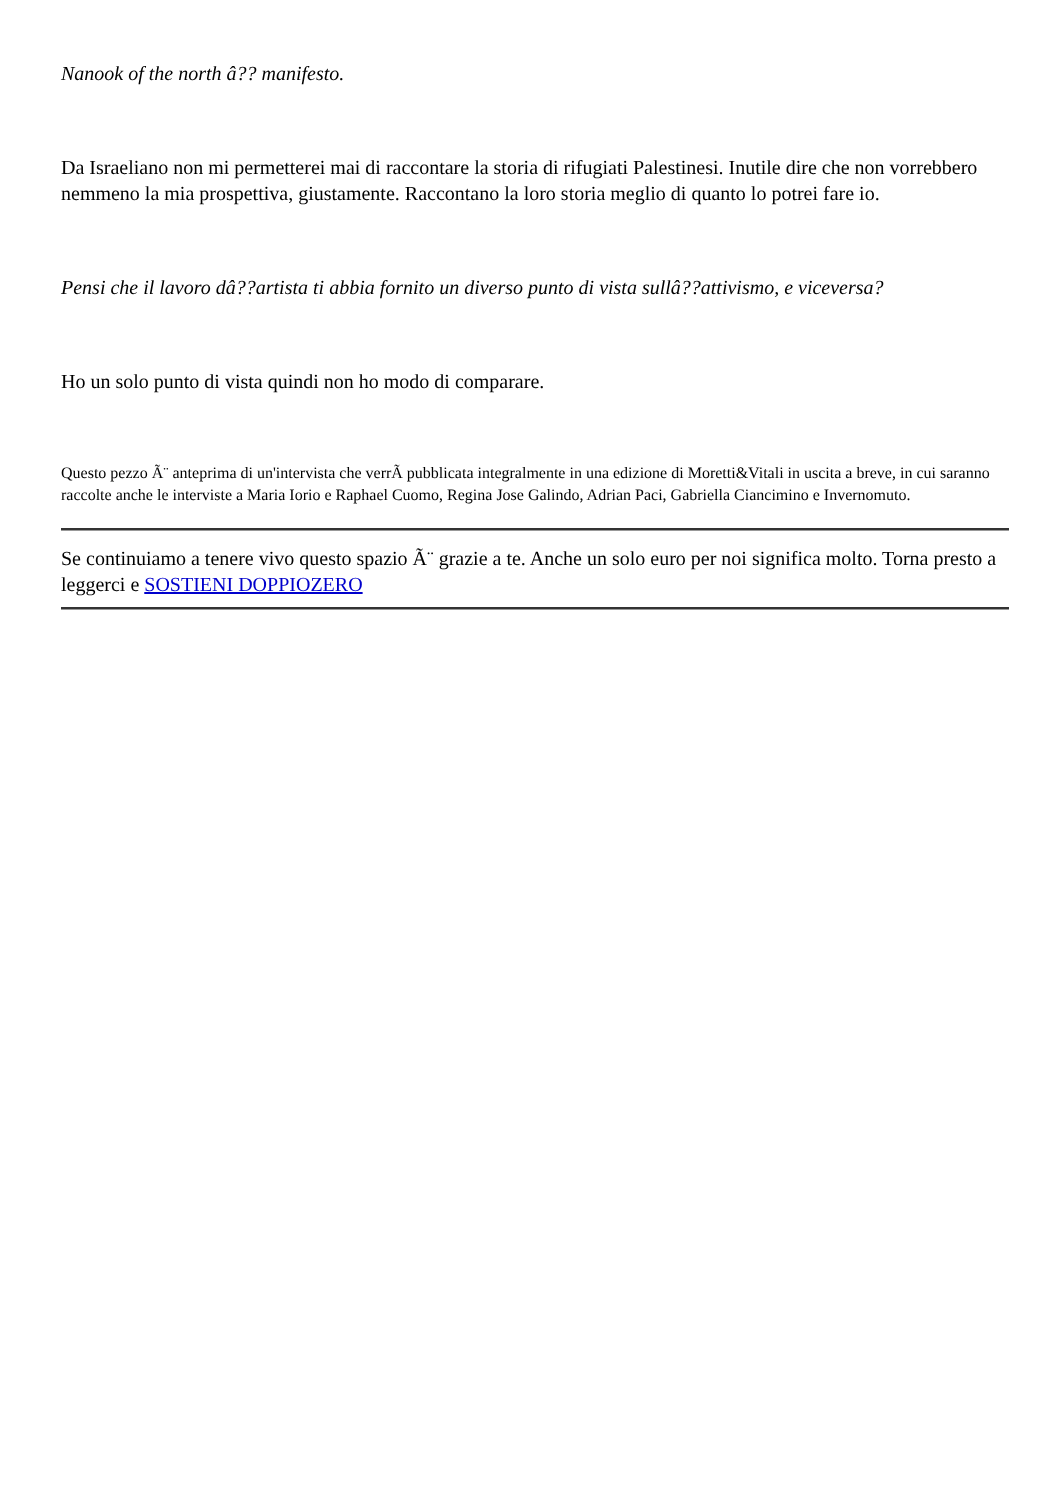Nanook of the north â?? manifesto.
Da Israeliano non mi permetterei mai di raccontare la storia di rifugiati Palestinesi. Inutile dire che non vorrebbero nemmeno la mia prospettiva, giustamente. Raccontano la loro storia meglio di quanto lo potrei fare io.
Pensi che il lavoro dâ??artista ti abbia fornito un diverso punto di vista sullâ??attivismo, e viceversa?
Ho un solo punto di vista quindi non ho modo di comparare.
Questo pezzo Ã¨ anteprima di un'intervista che verrÃ pubblicata integralmente in una edizione di Moretti&Vitali in uscita a breve, in cui saranno raccolte anche le interviste a Maria Iorio e Raphael Cuomo, Regina Jose Galindo, Adrian Paci, Gabriella Ciancimino e Invernomuto.
Se continuiamo a tenere vivo questo spazio Ã¨ grazie a te. Anche un solo euro per noi significa molto. Torna presto a leggerci e SOSTIENI DOPPIOZERO